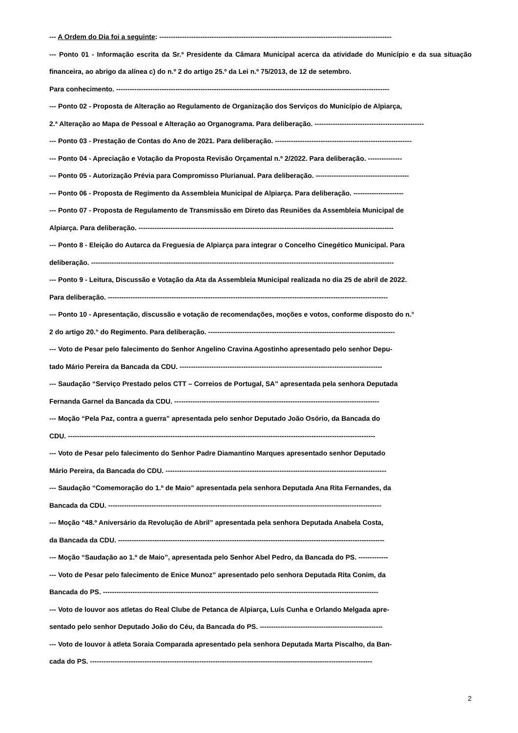--- A Ordem do Dia foi a seguinte: ------------------------------------------------------------------------------------------------------
--- Ponto 01 - Informação escrita da Sr.ª Presidente da Câmara Municipal acerca da atividade do Município e da sua situação financeira, ao abrigo da alínea c) do n.º 2 do artigo 25.º da Lei n.º 75/2013, de 12 de setembro.
Para conhecimento. ------------------------------------------------------------------------------------------------------------------------
--- Ponto 02 - Proposta de Alteração ao Regulamento de Organização dos Serviços do Município de Alpiarça,
2.ª Alteração ao Mapa de Pessoal e Alteração ao Organograma. Para deliberação. ------------------------------------------------
--- Ponto 03 - Prestação de Contas do Ano de 2021. Para deliberação. ------------------------------------------------------------
--- Ponto 04 - Apreciação e Votação da Proposta Revisão Orçamental n.º 2/2022. Para deliberação. ---------------
--- Ponto 05 - Autorização Prévia para Compromisso Plurianual. Para deliberação. -----------------------------------------
--- Ponto 06 - Proposta de Regimento da Assembleia Municipal de Alpiarça. Para deliberação. ----------------------
--- Ponto 07 - Proposta de Regulamento de Transmissão em Direto das Reuniões da Assembleia Municipal de
Alpiarça. Para deliberação. ----------------------------------------------------------------------------------------------------------------
--- Ponto 8 - Eleição do Autarca da Freguesia de Alpiarça para integrar o Concelho Cinegético Municipal. Para
deliberação. -------------------------------------------------------------------------------------------------------------------------------------
--- Ponto 9 - Leitura, Discussão e Votação da Ata da Assembleia Municipal realizada no dia 25 de abril de 2022.
Para deliberação. ---------------------------------------------------------------------------------------------------------------------------
--- Ponto 10 - Apresentação, discussão e votação de recomendações, moções e votos, conforme disposto do n.°
2 do artigo 20.° do Regimento. Para deliberação. ----------------------------------------------------------------------------------
--- Voto de Pesar pelo falecimento do Senhor Angelino Cravina Agostinho apresentado pelo senhor Depu-
tado Mário Pereira da Bancada da CDU. -----------------------------------------------------------------------------------------
--- Saudação “Serviço Prestado pelos CTT – Correios de Portugal, SA” apresentada pela senhora Deputada
Fernanda Garnel da Bancada da CDU. ------------------------------------------------------------------------------------------
--- Moção “Pela Paz, contra a guerra” apresentada pelo senhor Deputado João Osório, da Bancada do
CDU. ---------------------------------------------------------------------------------------------------------------------------------------
--- Voto de Pesar pelo falecimento do Senhor Padre Diamantino Marques apresentado senhor Deputado
Mário Pereira, da Bancada do CDU. -------------------------------------------------------------------------------------------------
--- Saudação “Comemoração do 1.º de Maio” apresentada pela senhora Deputada Ana Rita Fernandes, da
Bancada da CDU. ------------------------------------------------------------------------------------------------------------------------
--- Moção “48.º Aniversário da Revolução de Abril” apresentada pela senhora Deputada Anabela Costa,
da Bancada da CDU. ---------------------------------------------------------------------------------------------------------------------
--- Moção “Saudação ao 1.º de Maio”, apresentada pelo Senhor Abel Pedro, da Bancada do PS. -------------
--- Voto de Pesar pelo falecimento de Enice Munoz” apresentado pelo senhora Deputada Rita Conim, da
Bancada do PS. -------------------------------------------------------------------------------------------------------------------------
--- Voto de louvor aos atletas do Real Clube de Petanca de Alpiarça, Luís Cunha e Orlando Melgada apre-
sentado pelo senhor Deputado João do Céu, da Bancada do PS. ------------------------------------------------------
--- Voto de louvor à atleta Soraia Comparada apresentado pela senhora Deputada Marta Piscalho, da Ban-
cada do PS. ----------------------------------------------------------------------------------------------------------------------------
2